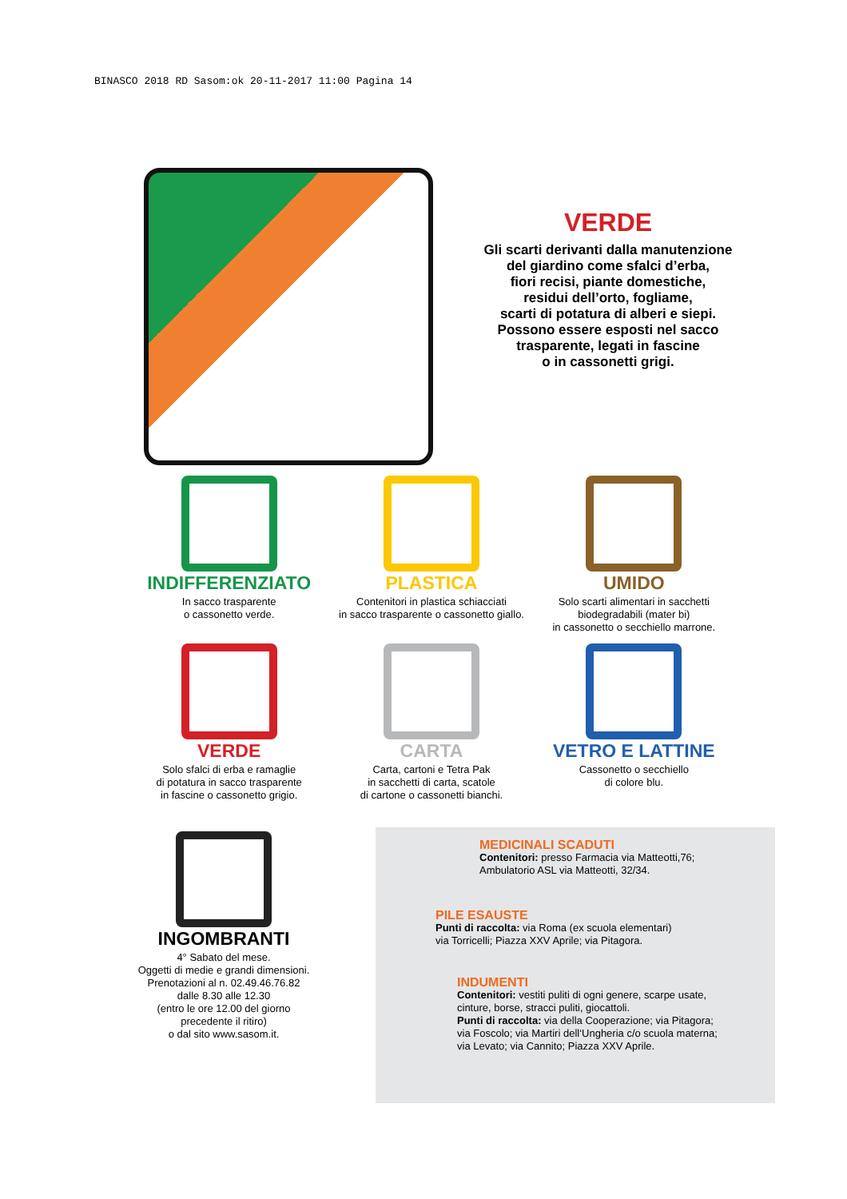BINASCO 2018 RD Sasom:ok 20-11-2017 11:00 Pagina 14
VERDE
Gli scarti derivanti dalla manutenzione
del giardino come sfalci d’erba,
fiori recisi, piante domestiche,
residui dell’orto, fogliame,
scarti di potatura di alberi e siepi.
Possono essere esposti nel sacco
trasparente, legati in fascine
o in cassonetti grigi.
INDIFFERENZIATO
In sacco trasparente
o cassonetto verde.
PLASTICA
Contenitori in plastica schiacciati
in sacco trasparente o cassonetto giallo.
UMIDO
Solo scarti alimentari in sacchetti
biodegradabili (mater bi)
in cassonetto o secchiello marrone.
VERDE
Solo sfalci di erba e ramaglie
di potatura in sacco trasparente
in fascine o cassonetto grigio.
CARTA
Carta, cartoni e Tetra Pak
in sacchetti di carta, scatole
di cartone o cassonetti bianchi.
VETRO E LATTINE
Cassonetto o secchiello
di colore blu.
INGOMBRANTI
4° Sabato del mese.
Oggetti di medie e grandi dimensioni.
Prenotazioni al n. 02.49.46.76.82
dalle 8.30 alle 12.30
(entro le ore 12.00 del giorno
precedente il ritiro)
o dal sito www.sasom.it.
MEDICINALI SCADUTI
Contenitori: presso Farmacia via Matteotti,76;
Ambulatorio ASL via Matteotti, 32/34.
PILE ESAUSTE
Punti di raccolta: via Roma (ex scuola elementari)
via Torricelli; Piazza XXV Aprile; via Pitagora.
INDUMENTI
Contenitori: vestiti puliti di ogni genere, scarpe usate,
cinture, borse, stracci puliti, giocattoli.
Punti di raccolta: via della Cooperazione; via Pitagora;
via Foscolo; via Martiri dell‘Ungheria c/o scuola materna;
via Levato; via Cannito; Piazza XXV Aprile.